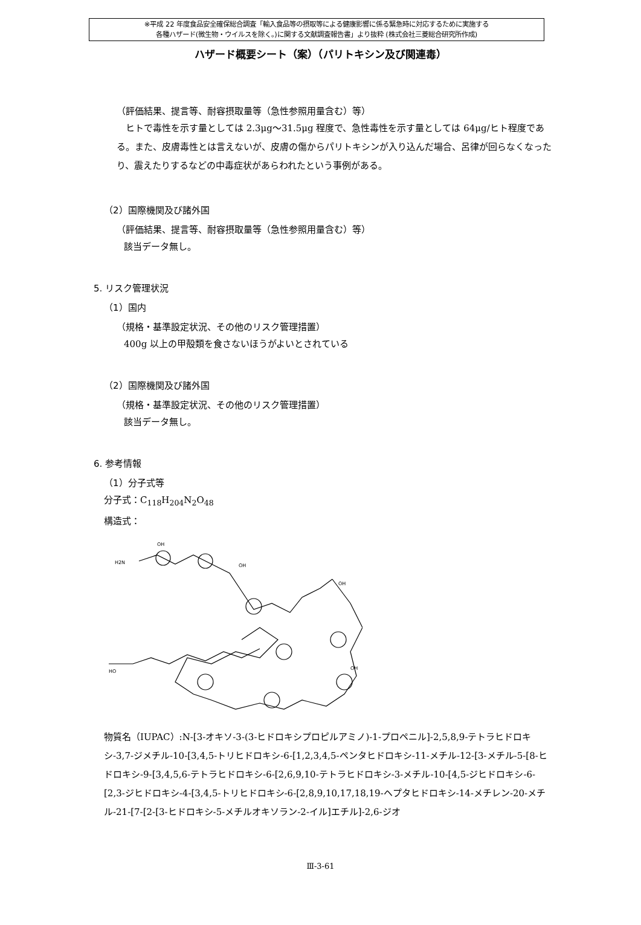※平成 22 年度食品安全確保総合調査「輸入食品等の摂取等による健康影響に係る緊急時に対応するために実施する
各種ハザード(微生物・ウイルスを除く。)に関する文献調査報告書」より抜粋 (株式会社三菱総合研究所作成)
ハザード概要シート（案）（パリトキシン及び関連毒）
（評価結果、提言等、耐容摂取量等（急性参照用量含む）等）
　ヒトで毒性を示す量としては 2.3μg～31.5μg 程度で、急性毒性を示す量としては 64μg/ヒト程度である。また、皮膚毒性とは言えないが、皮膚の傷からパリトキシンが入り込んだ場合、呂律が回らなくなったり、震えたりするなどの中毒症状があらわれたという事例がある。
（2）国際機関及び諸外国
（評価結果、提言等、耐容摂取量等（急性参照用量含む）等）
該当データ無し。
5. リスク管理状況
（1）国内
（規格・基準設定状況、その他のリスク管理措置）
400g 以上の甲殻類を食さないほうがよいとされている
（2）国際機関及び諸外国
（規格・基準設定状況、その他のリスク管理措置）
該当データ無し。
6. 参考情報
（1）分子式等
分子式：C<sub>118</sub>H<sub>204</sub>N<sub>2</sub>O<sub>48</sub>
構造式：
H2N
OH
OH
HO
OH
OH
物質名（IUPAC）:N-[3-オキソ-3-(3-ヒドロキシプロピルアミノ)-1-プロペニル]-2,5,8,9-テトラヒドロキシ-3,7-ジメチル-10-[3,4,5-トリヒドロキシ-6-[1,2,3,4,5-ペンタヒドロキシ-11-メチル-12-[3-メチル-5-[8-ヒドロキシ-9-[3,4,5,6-テトラヒドロキシ-6-[2,6,9,10-テトラヒドロキシ-3-メチル-10-[4,5-ジヒドロキシ-6-[2,3-ジヒドロキシ-4-[3,4,5-トリヒドロキシ-6-[2,8,9,10,17,18,19-ヘプタヒドロキシ-14-メチレン-20-メチル-21-[7-[2-[3-ヒドロキシ-5-メチルオキソラン-2-イル]エチル]-2,6-ジオ
Ⅲ-3-61